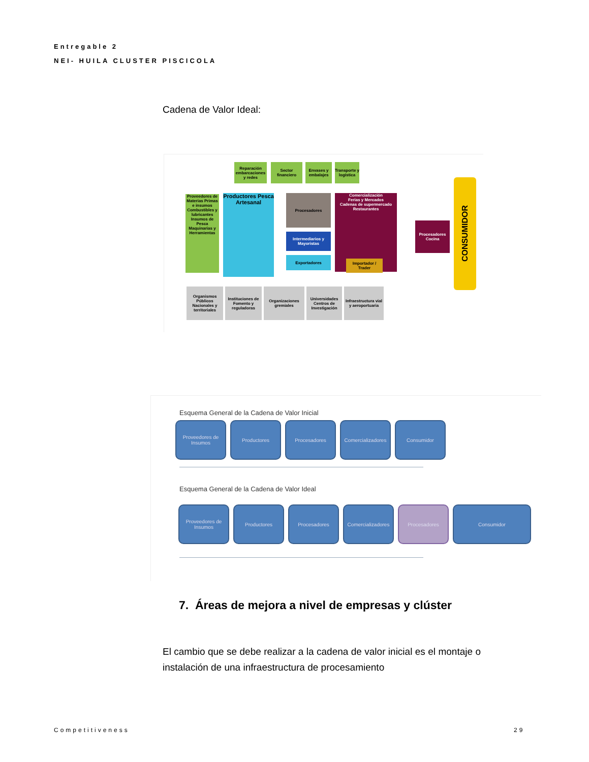Entregable 2
NEI- HUILA CLUSTER PISCICOLA
Cadena de Valor Ideal:
Reparación embarcaciones y redes
Sector financiero
Envases y embalajes
Transporte y logística
Proveedores de Materias Primas e insumos
Combustibles y lubricantes
Insumos de Pesca
Maquinarias y Herramientas
Productores Pesca Artesanal
Procesadores
Intermediarios y Mayoristas
Exportadores
Comercialización
Ferias y Mercados
Cadenas de supermercado
Restaurantes
Importador / Trader
Procesadores Cocina
CONSUMIDOR
Organismos Públicos Nacionales y territoriales
Instituciones de Fomento y reguladoras
Organizaciones gremiales
Universidades Centros de Investigación
Infraestructura vial y aeroportuaria
Esquema General de la Cadena de Valor Inicial
Proveedores de Insumos
Productores Procesadores Comercializadores
Consumidor
Esquema General de la Cadena de Valor Ideal
Proveedores de Insumos
Productores Procesadores Comercializadores
Procesadores Consumidor
7. Áreas de mejora a nivel de empresas y clúster
El cambio que se debe realizar a la cadena de valor inicial es el montaje o instalación de una infraestructura de procesamiento
Competitiveness 29